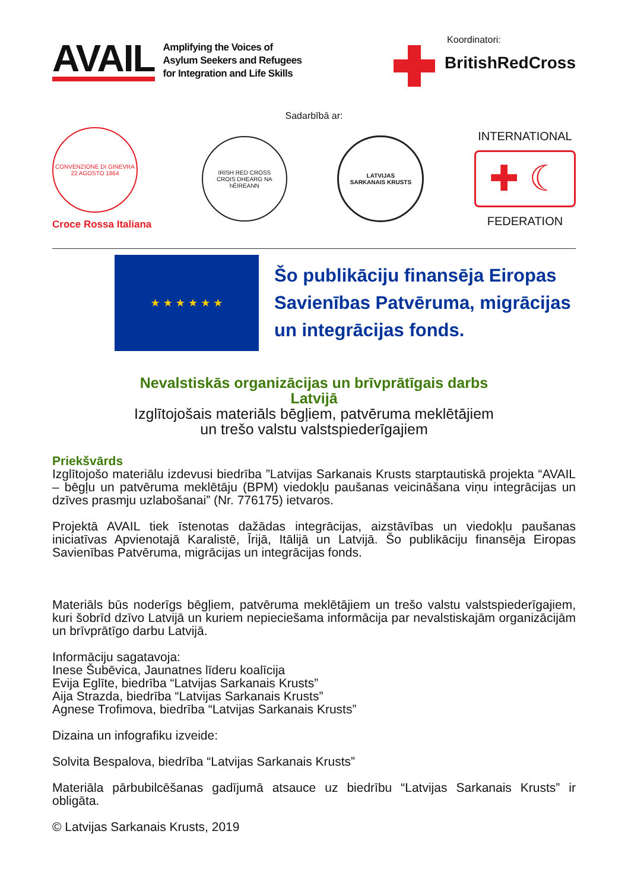AVAIL
Amplifying the Voices of
Asylum Seekers and Refugees
for Integration and Life Skills
Koordinatori:
BritishRedCross
Sadarbībā ar:
CONVENZIONE DI GINEVRA 22 AGOSTO 1864
Croce Rossa Italiana
IRISH RED CROSS
CROIS DHEARG NA hÉIREANN
LATVIJAS
SARKANAIS KRUSTS
INTERNATIONAL
✚ ☾
FEDERATION
★ ★ ★ ★ ★ ★
Šo publikāciju finansēja Eiropas
Savienības Patvēruma, migrācijas
un integrācijas fonds.
Nevalstiskās organizācijas un brīvprātīgais darbs
Latvijā
Izglītojošais materiāls bēgļiem, patvēruma meklētājiem
un trešo valstu valstspiederīgajiem
Priekšvārds
Izglītojošo materiālu izdevusi biedrība ”Latvijas Sarkanais Krusts starptautiskā projekta “AVAIL – bēgļu un patvēruma meklētāju (BPM) viedokļu paušanas veicināšana viņu integrācijas un dzīves prasmju uzlabošanai” (Nr. 776175) ietvaros.
Projektā AVAIL tiek īstenotas dažādas integrācijas, aizstāvības un viedokļu paušanas iniciatīvas Apvienotajā Karalistē, Īrijā, Itālijā un Latvijā. Šo publikāciju finansēja Eiropas Savienības Patvēruma, migrācijas un integrācijas fonds.
Materiāls būs noderīgs bēgļiem, patvēruma meklētājiem un trešo valstu valstspiederīgajiem, kuri šobrīd dzīvo Latvijā un kuriem nepieciešama informācija par nevalstiskajām organizācijām un brīvprātīgo darbu Latvijā.
Informāciju sagatavoja:
Inese Šubēvica, Jaunatnes līderu koalīcija
Evija Eglīte, biedrība “Latvijas Sarkanais Krusts”
Aija Strazda, biedrība “Latvijas Sarkanais Krusts”
Agnese Trofimova, biedrība “Latvijas Sarkanais Krusts”
Dizaina un infografiku izveide:
Solvita Bespalova, biedrība “Latvijas Sarkanais Krusts”
Materiāla pārbubilcēšanas gadījumā atsauce uz biedrību “Latvijas Sarkanais Krusts” ir obligāta.
© Latvijas Sarkanais Krusts, 2019